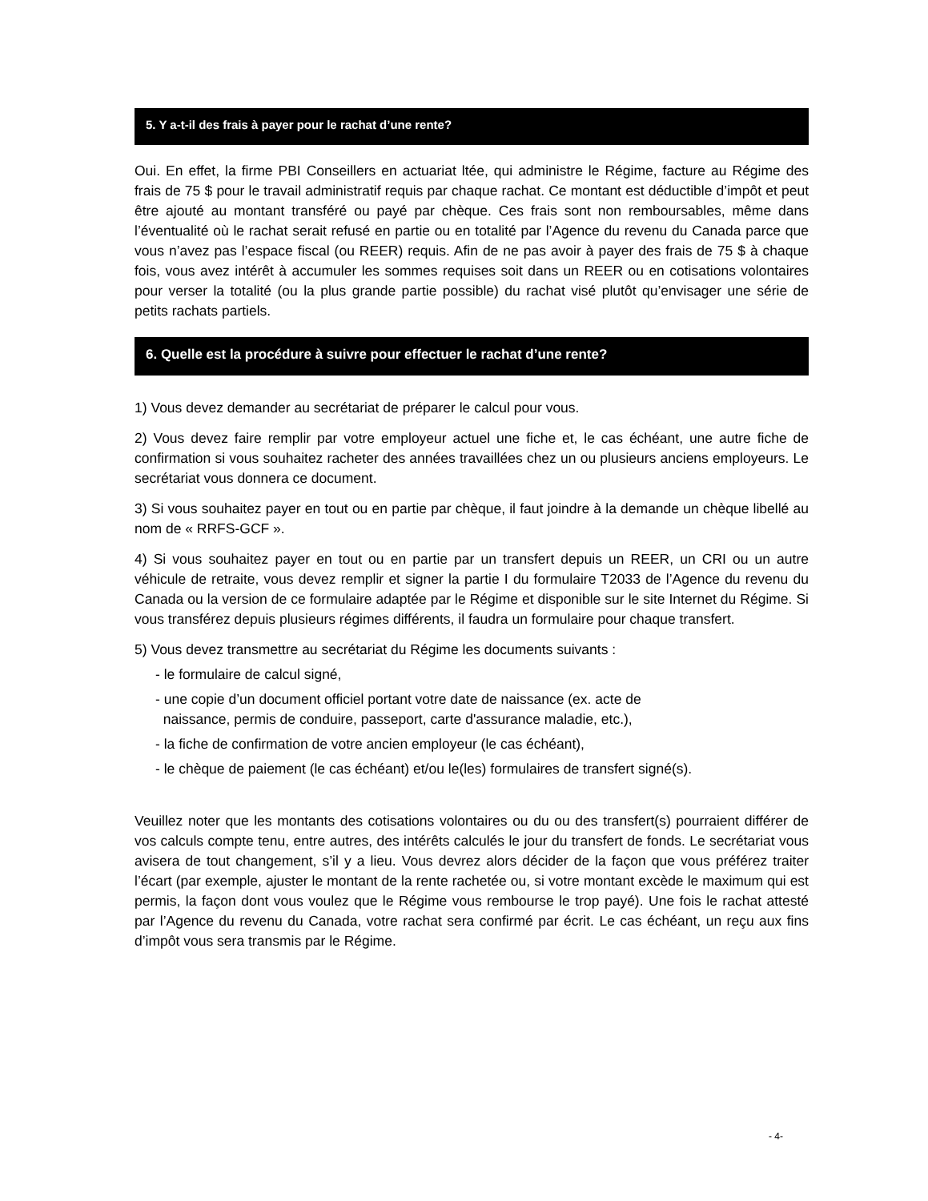5. Y a-t-il des frais à payer pour le rachat d’une rente?
Oui. En effet, la firme PBI Conseillers en actuariat ltée, qui administre le Régime, facture au Régime des frais de 75 $ pour le travail administratif requis par chaque rachat. Ce montant est déductible d’impôt et peut être ajouté au montant transféré ou payé par chèque. Ces frais sont non remboursables, même dans l’éventualité où le rachat serait refusé en partie ou en totalité par l’Agence du revenu du Canada parce que vous n’avez pas l’espace fiscal (ou REER) requis. Afin de ne pas avoir à payer des frais de 75 $ à chaque fois, vous avez intérêt à accumuler les sommes requises soit dans un REER ou en cotisations volontaires pour verser la totalité (ou la plus grande partie possible) du rachat visé plutôt qu’envisager une série de petits rachats partiels.
6. Quelle est la procédure à suivre pour effectuer le rachat d’une rente?
1) Vous devez demander au secrétariat de préparer le calcul pour vous.
2) Vous devez faire remplir par votre employeur actuel une fiche et, le cas échéant, une autre fiche de confirmation si vous souhaitez racheter des années travaillées chez un ou plusieurs anciens employeurs. Le secrétariat vous donnera ce document.
3) Si vous souhaitez payer en tout ou en partie par chèque, il faut joindre à la demande un chèque libellé au nom de « RRFS-GCF ».
4) Si vous souhaitez payer en tout ou en partie par un transfert depuis un REER, un CRI ou un autre véhicule de retraite, vous devez remplir et signer la partie I du formulaire T2033 de l’Agence du revenu du Canada ou la version de ce formulaire adaptée par le Régime et disponible sur le site Internet du Régime. Si vous transférez depuis plusieurs régimes différents, il faudra un formulaire pour chaque transfert.
5) Vous devez transmettre au secrétariat du Régime les documents suivants :
- le formulaire de calcul signé,
- une copie d’un document officiel portant votre date de naissance (ex. acte de
naissance, permis de conduire, passeport, carte d'assurance maladie, etc.),
- la fiche de confirmation de votre ancien employeur (le cas échéant),
- le chèque de paiement (le cas échéant) et/ou le(les) formulaires de transfert signé(s).
Veuillez noter que les montants des cotisations volontaires ou du ou des transfert(s) pourraient différer de vos calculs compte tenu, entre autres, des intérêts calculés le jour du transfert de fonds. Le secrétariat vous avisera de tout changement, s’il y a lieu. Vous devrez alors décider de la façon que vous préférez traiter l’écart (par exemple, ajuster le montant de la rente rachetée ou, si votre montant excède le maximum qui est permis, la façon dont vous voulez que le Régime vous rembourse le trop payé). Une fois le rachat attesté par l’Agence du revenu du Canada, votre rachat sera confirmé par écrit. Le cas échéant, un reçu aux fins d’impôt vous sera transmis par le Régime.
- 4-